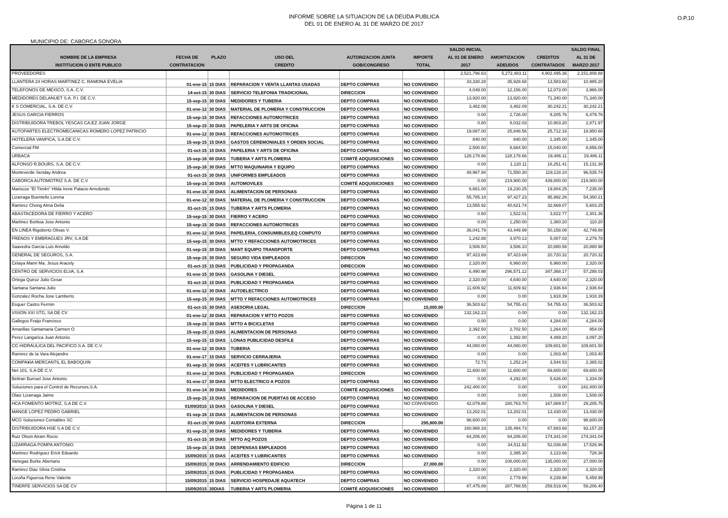INFORME SOBRE LA SITUACION DE LA DEUDA PUBLICA
DEL 01 DE ENERO AL 31 DE MARZO DE 2017
O.P.10
MUNICIPIO DE: CABORCA SONORA
| NOMBRE DE LA EMPRESA INSTITUCION O ENTE PUBLICO | FECHA DE CONTRATACION | PLAZO | USO DEL CREDITO | AUTORIZACION JUNTA GOB/CONGRESO | IMPORTE TOTAL | SALDO INICIAL AL 01 DE ENERO 2017 | AMORTIZACION ADEUDOS | CREDITOS CONTRATADOS | SALDO FINAL AL 31 DE MARZO 2017 |
| --- | --- | --- | --- | --- | --- | --- | --- | --- | --- |
| PROVEEDORES | | | | | | 2,521,796.63 | 5,272,483.11 | 4,902,495.36 | 2,151,808.88 |
| LLANTERA 24 HORAS MARTINEZ C. RAMONA EVELIA | 01-ene-15 | 15 DIAS | REPARACION Y VENTA LLANTAS USADAS | DEPTO COMPRAS | NO CONVENIDO | 33,330.28 | 35,928.68 | 13,583.60 | 10,985.20 |
| TELEFONOS DE MEXICO, S.A. C.V. | 14-oct-15 | 30 DIAS | SERVICIO TELEFONIA TRADICIONAL | DIRECCION | NO CONVENIDO | 4,049.00 | 12,156.00 | 12,073.00 | 3,966.00 |
| MEDIDORES DELANUET S.A. P.I. DE C.V. | 15-sep-15 | 30 DIAS | MEDIDORES Y TUBERIA | DEPTO COMPRAS | NO CONVENIDO | 13,920.00 | 13,920.00 | 71,340.00 | 71,340.00 |
| K S COMERCIAL, S.A. DE C.V. | 01-ene-12 | 30 DIAS | MATERIAL DE PLOMERIA Y CONSTRUCCION | DEPTO COMPRAS | NO CONVENIDO | 3,482.09 | 3,482.09 | 30,242.21 | 30,242.21 |
| JESUS GARCIA FIERROS | 15-sep-15 | 30 DIAS | REFACCIONES AUTOMOTRICES | DEPTO COMPRAS | NO CONVENIDO | 0.00 | 2,726.00 | 9,205.76 | 6,479.76 |
| DISTRIBUIDORA TREBOL YESCAS CA;EZ JUAN JORGE | 15-sep-15 | 30 DIAS | PAPELERIA Y ARTS DE OFICINA | DEPTO COMPRAS | NO CONVENIDO | 0.80 | 8,032.03 | 10,903.20 | 2,871.97 |
| AUTOPARTES ELECTROMECANICAS ROMERO LOPEZ PATRICIO | 01-ene-12 | 30 DIAS | REFACCIONES AUTOMOTRICES | DEPTO COMPRAS | NO CONVENIDO | 19,087.00 | 25,848.56 | 25,712.16 | 18,950.60 |
| HOTELERA VANPICA, S.A DE C.V. | 15-sep-15 | 15 DIAS | GASTOS CEREMONIALES Y ORDEN SOCIAL | DEPTO COMPRAS | NO CONVENIDO | 840.00 | 840.00 | 1,345.00 | 1,345.00 |
| Comercial FM | 01-oct-15 | 15 DIAS | PAPELERIA Y ARTS DE OFICINA | DEPTO COMPRAS | NO CONVENIDO | 2,500.50 | 8,684.50 | 15,040.00 | 8,856.00 |
| URBACA | 15-sep-16 | 60 DIAS | TUBERIA Y ARTS PLOMERIA | COMITÉ ADQUISICIONES | NO CONVENIDO | 128,178.66 | 128,178.66 | 19,486.11 | 19,486.11 |
| ALFONSO R.BOURS, S.A. DE C.V. | 15-sep-16 | 30 DIAS | MTTO MAQUINARIA Y EQUIPO | DEPTO COMPRAS | NO CONVENIDO | 0.00 | 1,120.11 | 16,251.41 | 15,131.30 |
| Monteverde Senday Andrea | 01-oct-15 | 30 DIAS | UNIFORMES EMPLEADOS | DEPTO COMPRAS | NO CONVENIDO | 48,967.94 | 71,550.30 | 119,118.10 | 96,535.74 |
| CABORCA AUTOMOTRIZ S.A. DE C.V | 15-sep-15 | 30 DIAS | AUTOMOVILES | COMITÉ ADQUISICIONES | NO CONVENIDO | 0.00 | 219,900.00 | 439,800.00 | 219,900.00 |
| Mariscos "El Tim¢n" Hilda Irene Palacio Arredondo | 01-ene-15 | 30 DIAS | ALIMENTACION DE PERSONAS | DEPTO COMPRAS | NO CONVENIDO | 6,661.00 | 19,230.25 | 19,804.25 | 7,235.00 |
| Lizarraga Buentello Lorena | 01-ene-12 | 30 DIAS | MATERIAL DE PLOMERIA Y CONSTRUCCION | DEPTO COMPRAS | NO CONVENIDO | 55,785.18 | 97,427.23 | 95,992.26 | 54,350.21 |
| Ramirez Chong Alma Delia | 01-oct-15 | 15 DIAS | TUBERIA Y ARTS PLOMERIA | DEPTO COMPRAS | NO CONVENIDO | 13,555.92 | 40,621.74 | 32,669.07 | 5,603.25 |
| ABASTACEDORA DE FIERRO Y ACERO | 15-sep-15 | 30 DIAS | FIERRO Y ACERO | DEPTO COMPRAS | NO CONVENIDO | 0.60 | 1,522.01 | 3,822.77 | 2,301.36 |
| Martinez Borboa Jose Antonio | 15-sep-15 | 30 DIAS | REFACCIONES AUTOMOTRICES | DEPTO COMPRAS | NO CONVENIDO | 0.00 | 1,250.00 | 1,360.20 | 110.20 |
| EN LINEA Rigoberto Olivas V. | 01-ene-12 | 30 DIAS | PAPELERIA, CONSUMIBLES,EQ COMPUTO | DEPTO COMPRAS | NO CONVENIDO | 36,041.79 | 43,449.99 | 50,158.08 | 42,749.88 |
| FRENOS Y EMBRAGUES JRV, S.A DE | 15-sep-15 | 30 DIAS | MTTO Y REFACCIONES AUTOMOTRICES | DEPTO COMPRAS | NO CONVENIDO | 1,242.88 | 3,970.13 | 5,007.03 | 2,279.78 |
| Saavedra Garcia Luis Arnoldo | 01-sep-15 | 30 DIAS | MANT EQUIPO TRANSPORTE | DEPTO COMPRAS | NO CONVENIDO | 3,506.50 | 3,506.10 | 20,880.58 | 20,880.98 |
| GENERAL DE SEGUROS, S.A. | 15-sep-15 | 30 DIAS | SEGURO VIDA EMPLEADOS | DIRECCION | NO CONVENIDO | 97,423.69 | 97,423.69 | 20,720.32 | 20,720.32 |
| Celaya Mann Ma. Jesus Aracely | 01-oct-15 | 15 DIAS | PUBLICIDAD Y PROPAGANDA | DIRECCION | NO CONVENIDO | 2,320.00 | 6,960.00 | 6,960.00 | 2,320.00 |
| CENTRO DE SERVICIOS ELVA, S.A | 01-ene-15 | 30 DIAS | GASOLINA Y DIESEL | DEPTO COMPRAS | NO CONVENIDO | 6,490.98 | 296,571.12 | 347,368.17 | 57,288.03 |
| Ortega Quiroz Julio Cesar | 01-oct-15 | 15 DIAS | PUBLICIDAD Y PROPAGANDA | DEPTO COMPRAS | NO CONVENIDO | 2,320.00 | 4,640.00 | 4,640.00 | 2,320.00 |
| Santana Santana Julio | 01-ene-12 | 30 DIAS | AUTOELECTRICO | DEPTO COMPRAS | NO CONVENIDO | 11,609.92 | 11,609.92 | 2,936.64 | 2,936.64 |
| Gonzalez Rocha Jose Lamberto | 15-sep-15 | 30 DIAS | MTTO Y REFACCIONES AUTOMOTRICES | DEPTO COMPRAS | NO CONVENIDO | 0.00 | 0.00 | 1,918.39 | 1,918.39 |
| Esquer Castro Fermin | 01-oct-15 | 30 DIAS | ASESORIA LEGAL | DIRECCION | 15,000.00 | 36,503.62 | 54,755.43 | 54,755.43 | 36,503.62 |
| VISION XXI STG, SA DE CV | 01-ene-12 | 30 DIAS | REPARACION Y MTTO POZOS | DEPTO COMPRAS | NO CONVENIDO | 132,162.23 | 0.00 | 0.00 | 132,162.23 |
| Gallegos Fraijo Francisco | 15-sep-15 | 30 DIAS | MTTO A BICICLETAS | DEPTO COMPRAS | NO CONVENIDO | 0.00 | 0.00 | 4,284.00 | 4,284.00 |
| Amarillas Santamaria Carmen O | 15-sep-15 | 15 DIAS | ALIMENTACION DE PERSONAS | DEPTO COMPRAS | NO CONVENIDO | 2,392.50 | 2,702.50 | 1,264.00 | 954.00 |
| Perez Langarica Juan Antonio | 15-sep-15 | 15 DIAS | LONAS PUBLICIDAD DESFILE | DEPTO COMPRAS | NO CONVENIDO | 0.00 | 1,392.00 | 4,489.20 | 3,097.20 |
| CG HIDRAULICA DEL PACIFICO S.A. DE C.V. | 01-ene-12 | 30 DIAS | TUBERIA | DEPTO COMPRAS | NO CONVENIDO | 44,080.00 | 44,080.00 | 109,601.50 | 109,601.50 |
| Ramirez de la Vara Alejandro | 01-ene-17 | 15 DIAS | SERVICIO CERRAJERIA | DEPTO COMPRAS | NO CONVENIDO | 0.00 | 0.00 | 1,003.40 | 1,003.40 |
| COMPA¥IA MERCANTIL EL BABOQUIN | 01-sep-15 | 30 DIAS | ACEITES Y LUBRICANTES | DEPTO COMPRAS | NO CONVENIDO | 72.73 | 1,252.24 | 3,544.53 | 2,365.02 |
| Net 101, S.A DE C.V. | 01-ene-12 | 30 DIAS | PUBLICIDAD Y PROPAGANDA | DIRECCION | NO CONVENIDO | 11,600.00 | 11,600.00 | 69,600.00 | 69,600.00 |
| Beltran Burruel Jose Antonio | 01-ene-17 | 30 DIAS | MTTO ELECTRICO A POZOS | DEPTO COMPRAS | NO CONVENIDO | 0.00 | 4,292.00 | 5,626.00 | 1,334.00 |
| Soluciones para el Control de Recursos,S.A. | 01-ene-14 | 30 DIAS | MEDIDORES | COMITÉ ADQUISICIONES | NO CONVENIDO | 242,400.00 | 0.00 | 0.00 | 242,400.00 |
| Olaiz Lizarraga Jaime | 15-sep-15 | 15 DIAS | REPARACION DE PUERTAS DE ACCESO | DEPTO COMPRAS | NO CONVENIDO | 0.00 | 0.00 | 1,508.00 | 1,508.00 |
| HCA FOMENTO MOTRIZ, S.A DE C.V. | 01/09/2015 | 15 DIAS | GASOLINA Y DIESEL | DEPTO COMPRAS | NO CONVENIDO | 42,079.88 | 180,763.70 | 167,889.57 | 29,205.75 |
| MANGE LOPEZ PEDRO GABRIEL | 01-sep-16 | 15 DIAS | ALIMENTACION DE PERSONAS | DEPTO COMPRAS | NO CONVENIDO | 13,202.01 | 13,202.01 | 13,430.00 | 13,430.00 |
| MCG Soluciones Contables SC | 01-oct-15 | 90 DIAS | AUDITORIA EXTERNA | DIRECCION | 295,800.00 | 98,600.00 | 0.00 | 0.00 | 98,600.00 |
| DISTRIBUIDORA HSE S.A DE C.V. | 01-sep-15 | 30 DIAS | MEDIDORES Y TUBERIA | DEPTO COMPRAS | NO CONVENIDO | 160,968.33 | 135,494.73 | 67,683.68 | 93,157.28 |
| Ruiz Olson Airam Rocio | 01-oct-15 | 30 DIAS | MTTO AQ POZOS | DEPTO COMPRAS | NO CONVENIDO | 64,206.00 | 64,206.00 | 174,341.04 | 174,341.04 |
| LIZARRAGA POMPA ANTONIO | 15-sep-15 | 15 DIAS | DESPENSAS EMPLEADOS | DEPTO COMPRAS | NO CONVENIDO | 0.00 | 34,511.92 | 52,038.88 | 17,526.96 |
| Martinez Rodriguez Erick Eduardo | 15/09/2015 | 15 DIAS | ACEITES Y LUBRICANTES | DEPTO COMPRAS | NO CONVENIDO | 0.00 | 2,395.30 | 3,123.66 | 728.36 |
| Vanegas Burke Abertano | 15/09/2015 | 30 DIAS | ARRENDAMIENTO EDIFICIO | DIRECCION | 27,000.00 | 0.00 | 108,000.00 | 135,000.00 | 27,000.00 |
| Ramirez Diaz Silvia Cristina | 15/09/2015 | 15 DIAS | PUBLICIDAD Y PROPAGANDA | DEPTO COMPRAS | NO CONVENIDO | 2,320.00 | 2,320.00 | 2,320.00 | 2,320.00 |
| Loroña Figueroa Rene Valente | 15/09/2015 | 15 DIAS | SERVICIO HOSPEDAJE AQUATECH | DEPTO COMPRAS | NO CONVENIDO | 0.00 | 2,779.99 | 8,239.98 | 5,459.99 |
| TINERFE SERVICIOS SA DE CV | 15/09/2015 | 30DIAS | TUBERIA Y ARTS PLOMERIA | COMITÉ ADQUISICIONES | NO CONVENIDO | 87,475.89 | 287,788.55 | 259,519.06 | 59,206.40 |
Página 1 de 11